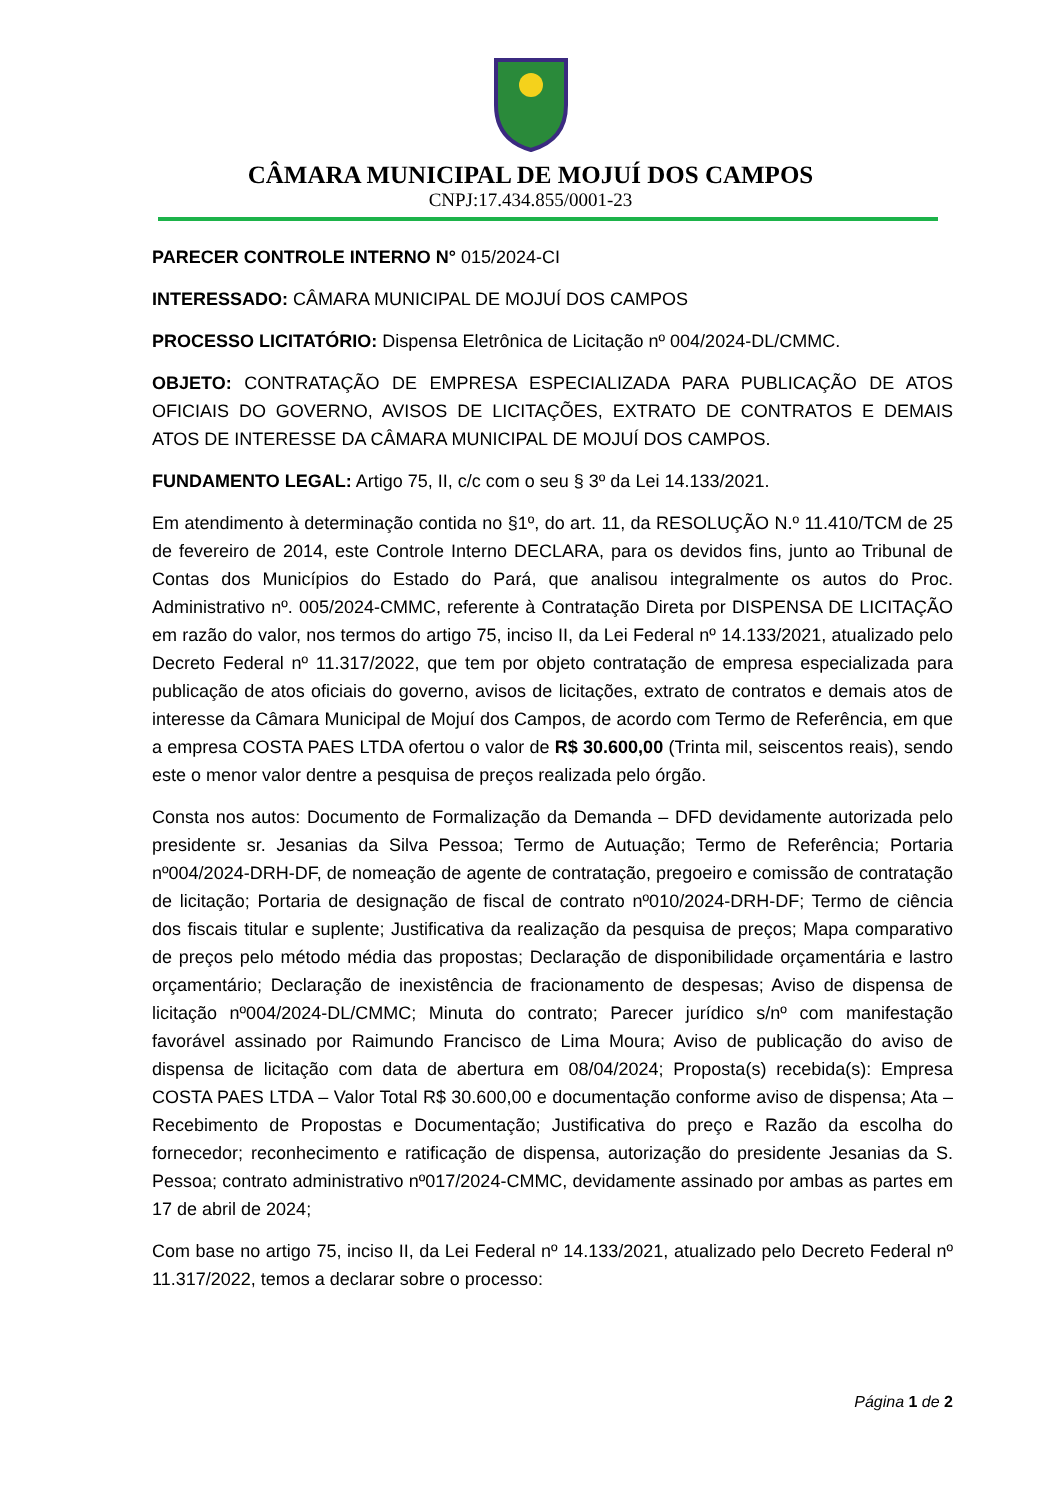CÂMARA MUNICIPAL DE MOJUÍ DOS CAMPOS
CNPJ:17.434.855/0001-23
PARECER CONTROLE INTERNO N° 015/2024-CI
INTERESSADO: CÂMARA MUNICIPAL DE MOJUÍ DOS CAMPOS
PROCESSO LICITATÓRIO: Dispensa Eletrônica de Licitação nº 004/2024-DL/CMMC.
OBJETO: CONTRATAÇÃO DE EMPRESA ESPECIALIZADA PARA PUBLICAÇÃO DE ATOS OFICIAIS DO GOVERNO, AVISOS DE LICITAÇÕES, EXTRATO DE CONTRATOS E DEMAIS ATOS DE INTERESSE DA CÂMARA MUNICIPAL DE MOJUÍ DOS CAMPOS.
FUNDAMENTO LEGAL: Artigo 75, II, c/c com o seu § 3º da Lei 14.133/2021.
Em atendimento à determinação contida no §1º, do art. 11, da RESOLUÇÃO N.º 11.410/TCM de 25 de fevereiro de 2014, este Controle Interno DECLARA, para os devidos fins, junto ao Tribunal de Contas dos Municípios do Estado do Pará, que analisou integralmente os autos do Proc. Administrativo nº. 005/2024-CMMC, referente à Contratação Direta por DISPENSA DE LICITAÇÃO em razão do valor, nos termos do artigo 75, inciso II, da Lei Federal nº 14.133/2021, atualizado pelo Decreto Federal nº 11.317/2022, que tem por objeto contratação de empresa especializada para publicação de atos oficiais do governo, avisos de licitações, extrato de contratos e demais atos de interesse da Câmara Municipal de Mojuí dos Campos, de acordo com Termo de Referência, em que a empresa COSTA PAES LTDA ofertou o valor de R$ 30.600,00 (Trinta mil, seiscentos reais), sendo este o menor valor dentre a pesquisa de preços realizada pelo órgão.
Consta nos autos: Documento de Formalização da Demanda – DFD devidamente autorizada pelo presidente sr. Jesanias da Silva Pessoa; Termo de Autuação; Termo de Referência; Portaria nº004/2024-DRH-DF, de nomeação de agente de contratação, pregoeiro e comissão de contratação de licitação; Portaria de designação de fiscal de contrato nº010/2024-DRH-DF; Termo de ciência dos fiscais titular e suplente; Justificativa da realização da pesquisa de preços; Mapa comparativo de preços pelo método média das propostas; Declaração de disponibilidade orçamentária e lastro orçamentário; Declaração de inexistência de fracionamento de despesas; Aviso de dispensa de licitação nº004/2024-DL/CMMC; Minuta do contrato; Parecer jurídico s/nº com manifestação favorável assinado por Raimundo Francisco de Lima Moura; Aviso de publicação do aviso de dispensa de licitação com data de abertura em 08/04/2024; Proposta(s) recebida(s): Empresa COSTA PAES LTDA – Valor Total R$ 30.600,00 e documentação conforme aviso de dispensa; Ata – Recebimento de Propostas e Documentação; Justificativa do preço e Razão da escolha do fornecedor; reconhecimento e ratificação de dispensa, autorização do presidente Jesanias da S. Pessoa; contrato administrativo nº017/2024-CMMC, devidamente assinado por ambas as partes em 17 de abril de 2024;
Com base no artigo 75, inciso II, da Lei Federal nº 14.133/2021, atualizado pelo Decreto Federal nº 11.317/2022, temos a declarar sobre o processo:
Página 1 de 2